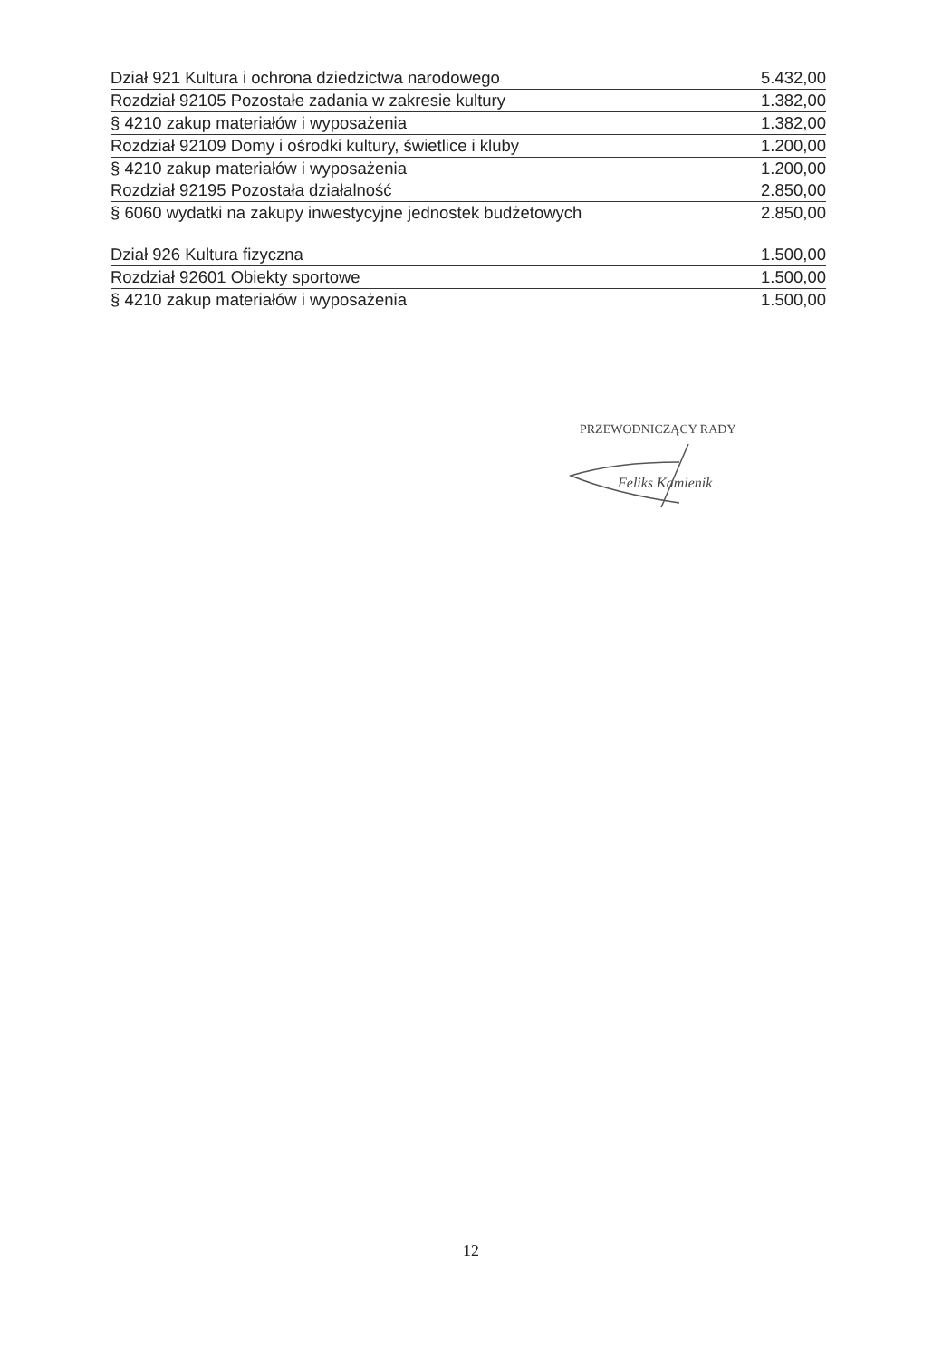| Dział 921 Kultura i ochrona dziedzictwa narodowego | 5.432,00 |
| Rozdział 92105 Pozostałe zadania w zakresie kultury | 1.382,00 |
| § 4210 zakup materiałów i wyposażenia | 1.382,00 |
| Rozdział 92109 Domy i ośrodki kultury, świetlice i kluby | 1.200,00 |
| § 4210 zakup materiałów i wyposażenia | 1.200,00 |
| Rozdział 92195 Pozostała działalność | 2.850,00 |
| § 6060 wydatki na zakupy inwestycyjne jednostek budżetowych | 2.850,00 |
| Dział 926 Kultura fizyczna | 1.500,00 |
| Rozdział 92601 Obiekty sportowe | 1.500,00 |
| § 4210 zakup materiałów i wyposażenia | 1.500,00 |
PRZEWODNICZĄCY RADY
Feliks Kamienik
12